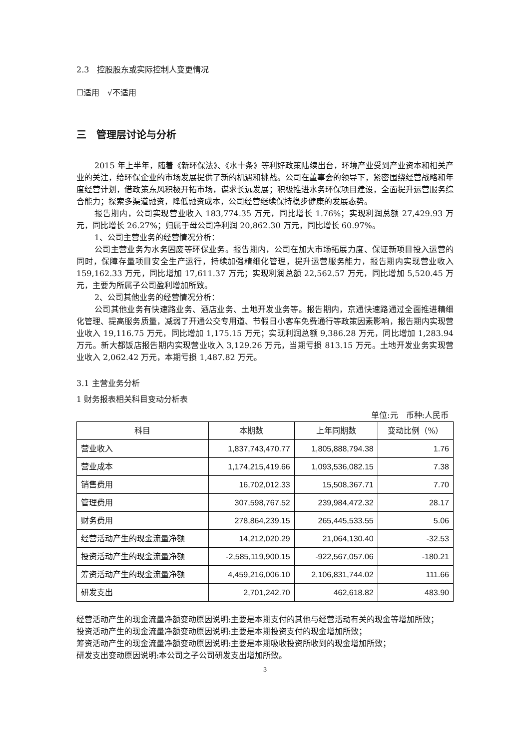2.3　控股股东或实际控制人变更情况
☐适用　√不适用
三　管理层讨论与分析
2015 年上半年，随着《新环保法》、《水十条》等利好政策陆续出台，环境产业受到产业资本和相关产业的关注，给环保企业的市场发展提供了新的机遇和挑战。公司在董事会的领导下，紧密围绕经营战略和年度经营计划，借政策东风积极开拓市场，谋求长远发展；积极推进水务环保项目建设，全面提升运营服务综合能力；探索多渠道融资，降低融资成本，公司经营继续保持稳步健康的发展态势。
报告期内，公司实现营业收入 183,774.35 万元，同比增长 1.76%；实现利润总额 27,429.93 万元，同比增长 26.27%；归属于母公司净利润 20,862.30 万元，同比增长 60.97%。
1、公司主营业务的经营情况分析：
公司主营业务为水务固废等环保业务。报告期内，公司在加大市场拓展力度、保证新项目投入运营的同时，保障存量项目安全生产运行，持续加强精细化管理，提升运营服务能力，报告期内实现营业收入 159,162.33 万元，同比增加 17,611.37 万元；实现利润总额 22,562.57 万元，同比增加 5,520.45 万元，主要为所属子公司盈利增加所致。
2、公司其他业务的经营情况分析：
公司其他业务有快速路业务、酒店业务、土地开发业务等。报告期内，京通快速路通过全面推进精细化管理、提高服务质量，减弱了开通公交专用道、节假日小客车免费通行等政策因素影响，报告期内实现营业收入 19,116.75 万元，同比增加 1,175.15 万元；实现利润总额 9,386.28 万元，同比增加 1,283.94 万元。新大都饭店报告期内实现营业收入 3,129.26 万元，当期亏损 813.15 万元。土地开发业务实现营业收入 2,062.42 万元，本期亏损 1,487.82 万元。
3.1 主营业务分析
1 财务报表相关科目变动分析表
单位:元　币种:人民币
| 科目 | 本期数 | 上年同期数 | 变动比例（%） |
| --- | --- | --- | --- |
| 营业收入 | 1,837,743,470.77 | 1,805,888,794.38 | 1.76 |
| 营业成本 | 1,174,215,419.66 | 1,093,536,082.15 | 7.38 |
| 销售费用 | 16,702,012.33 | 15,508,367.71 | 7.70 |
| 管理费用 | 307,598,767.52 | 239,984,472.32 | 28.17 |
| 财务费用 | 278,864,239.15 | 265,445,533.55 | 5.06 |
| 经营活动产生的现金流量净额 | 14,212,020.29 | 21,064,130.40 | -32.53 |
| 投资活动产生的现金流量净额 | -2,585,119,900.15 | -922,567,057.06 | -180.21 |
| 筹资活动产生的现金流量净额 | 4,459,216,006.10 | 2,106,831,744.02 | 111.66 |
| 研发支出 | 2,701,242.70 | 462,618.82 | 483.90 |
经营活动产生的现金流量净额变动原因说明:主要是本期支付的其他与经营活动有关的现金等增加所致；
投资活动产生的现金流量净额变动原因说明:主要是本期投资支付的现金增加所致；
筹资活动产生的现金流量净额变动原因说明:主要是本期吸收投资所收到的现金增加所致；
研发支出变动原因说明:本公司之子公司研发支出增加所致。
3